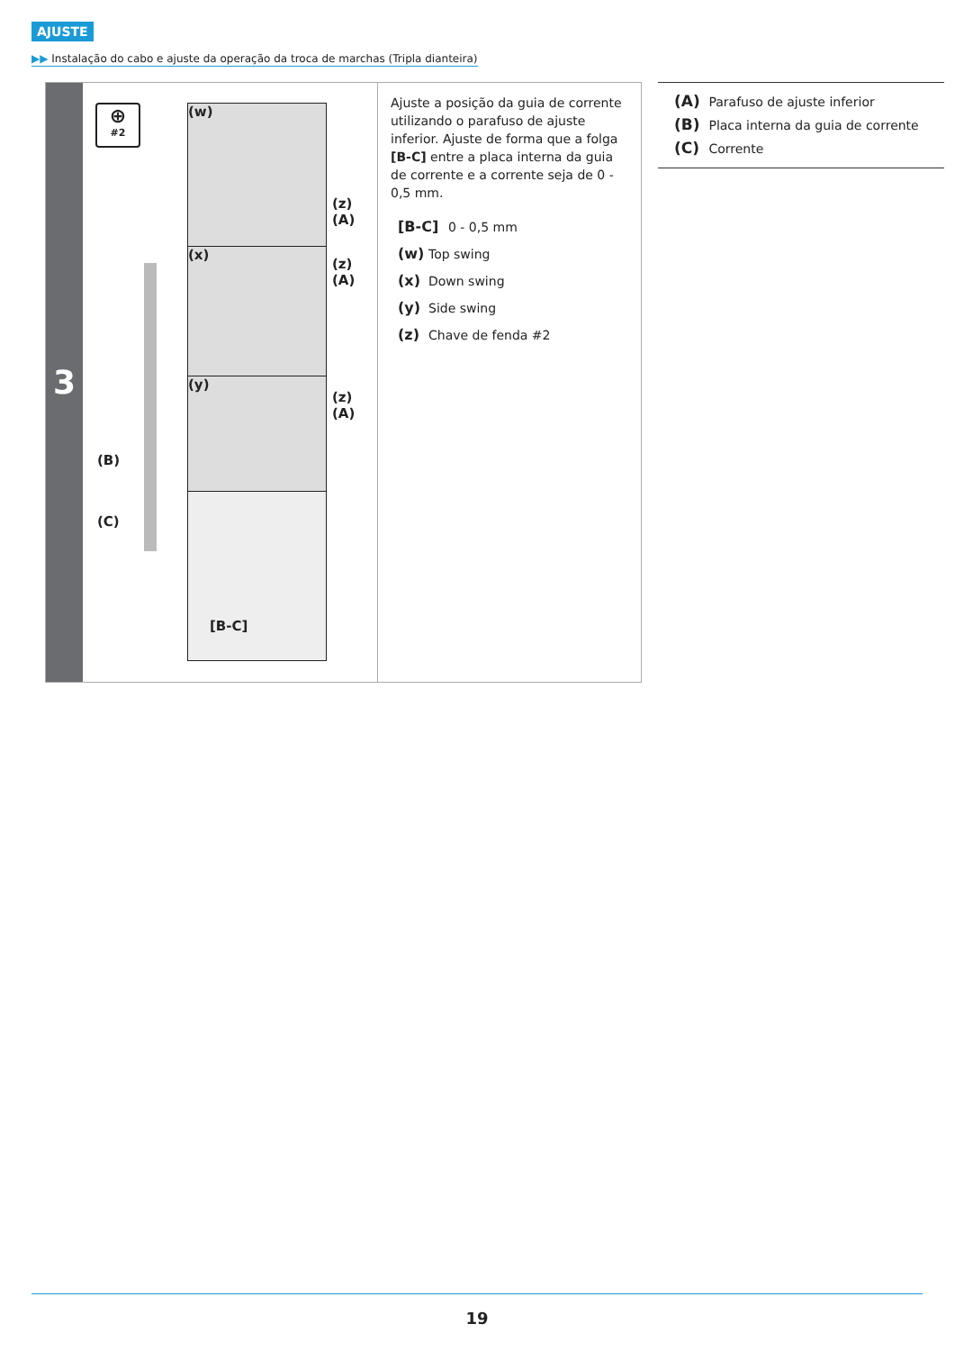AJUSTE
▶▶ Instalação do cabo e ajuste da operação da troca de marchas (Tripla dianteira)
3
⊕
#2
(w)
(x)
(y)
[B-C]
(z)
(A)
(z)
(A)
(z)
(A)
(B)
(C)
Ajuste a posição da guia de corrente utilizando o parafuso de ajuste inferior. Ajuste de forma que a folga [B-C] entre a placa interna da guia de corrente e a corrente seja de 0 - 0,5 mm.
[B-C]
0 - 0,5 mm
(w)
Top swing
(x)
Down swing
(y)
Side swing
(z)
Chave de fenda #2
(A) Parafuso de ajuste inferior
(B) Placa interna da guia de corrente
(C) Corrente
19